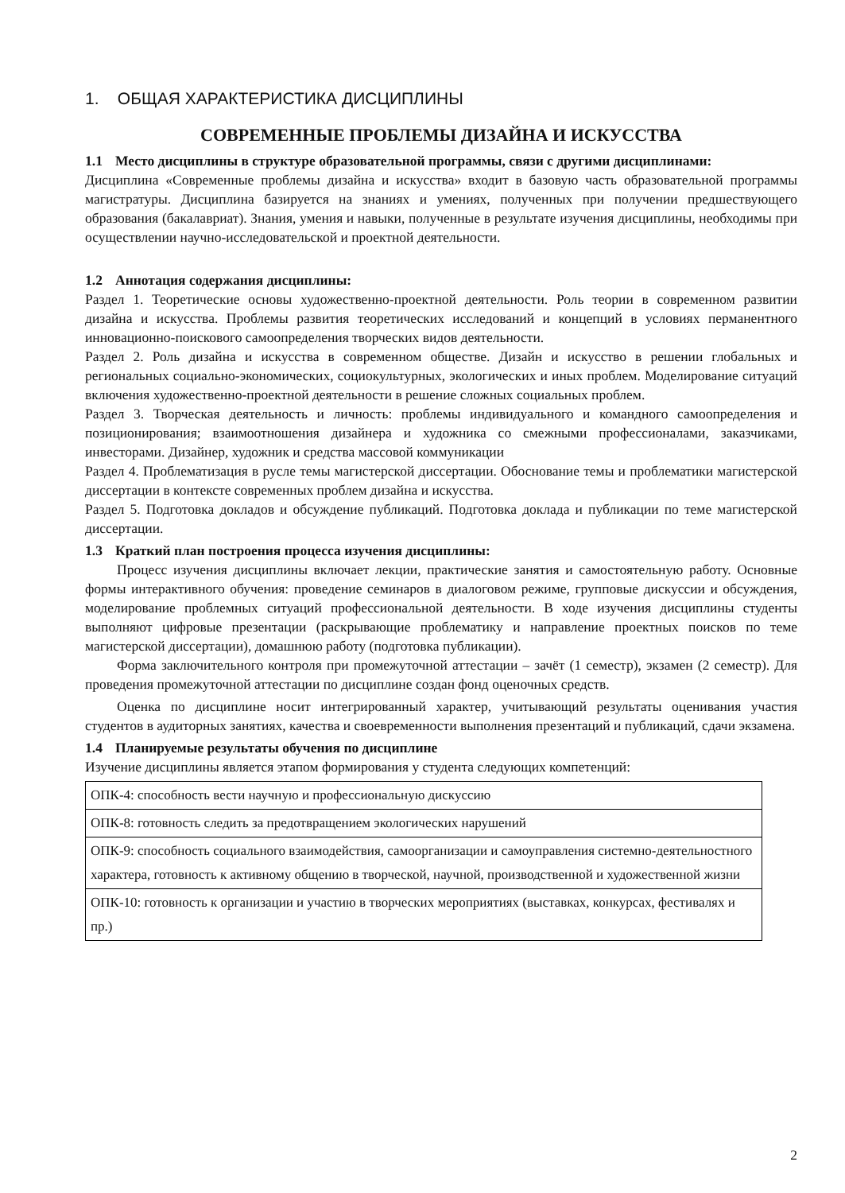1. ОБЩАЯ ХАРАКТЕРИСТИКА ДИСЦИПЛИНЫ
СОВРЕМЕННЫЕ ПРОБЛЕМЫ ДИЗАЙНА И ИСКУССТВА
1.1 Место дисциплины в структуре образовательной программы, связи с другими дисциплинами:
Дисциплина «Современные проблемы дизайна и искусства» входит в базовую часть образовательной программы магистратуры. Дисциплина базируется на знаниях и умениях, полученных при получении предшествующего образования (бакалавриат). Знания, умения и навыки, полученные в результате изучения дисциплины, необходимы при осуществлении научно-исследовательской и проектной деятельности.
1.2 Аннотация содержания дисциплины:
Раздел 1. Теоретические основы художественно-проектной деятельности. Роль теории в современном развитии дизайна и искусства. Проблемы развития теоретических исследований и концепций в условиях перманентного инновационно-поискового самоопределения творческих видов деятельности.
Раздел 2. Роль дизайна и искусства в современном обществе. Дизайн и искусство в решении глобальных и региональных социально-экономических, социокультурных, экологических и иных проблем. Моделирование ситуаций включения художественно-проектной деятельности в решение сложных социальных проблем.
Раздел 3. Творческая деятельность и личность: проблемы индивидуального и командного самоопределения и позиционирования; взаимоотношения дизайнера и художника со смежными профессионалами, заказчиками, инвесторами. Дизайнер, художник и средства массовой коммуникации
Раздел 4. Проблематизация в русле темы магистерской диссертации. Обоснование темы и проблематики магистерской диссертации в контексте современных проблем дизайна и искусства.
Раздел 5. Подготовка докладов и обсуждение публикаций. Подготовка доклада и публикации по теме магистерской диссертации.
1.3 Краткий план построения процесса изучения дисциплины:
Процесс изучения дисциплины включает лекции, практические занятия и самостоятельную работу. Основные формы интерактивного обучения: проведение семинаров в диалоговом режиме, групповые дискуссии и обсуждения, моделирование проблемных ситуаций профессиональной деятельности. В ходе изучения дисциплины студенты выполняют цифровые презентации (раскрывающие проблематику и направление проектных поисков по теме магистерской диссертации), домашнюю работу (подготовка публикации).
Форма заключительного контроля при промежуточной аттестации – зачёт (1 семестр), экзамен (2 семестр). Для проведения промежуточной аттестации по дисциплине создан фонд оценочных средств.
Оценка по дисциплине носит интегрированный характер, учитывающий результаты оценивания участия студентов в аудиторных занятиях, качества и своевременности выполнения презентаций и публикаций, сдачи экзамена.
1.4 Планируемые результаты обучения по дисциплине
Изучение дисциплины является этапом формирования у студента следующих компетенций:
| ОПК-4: способность вести научную и профессиональную дискуссию |
| ОПК-8: готовность следить за предотвращением экологических нарушений |
| ОПК-9: способность социального взаимодействия, самоорганизации и самоуправления системно-деятельностного характера, готовность к активному общению в творческой, научной, производственной и художественной жизни |
| ОПК-10: готовность к организации и участию в творческих мероприятиях (выставках, конкурсах, фестивалях и пр.) |
2